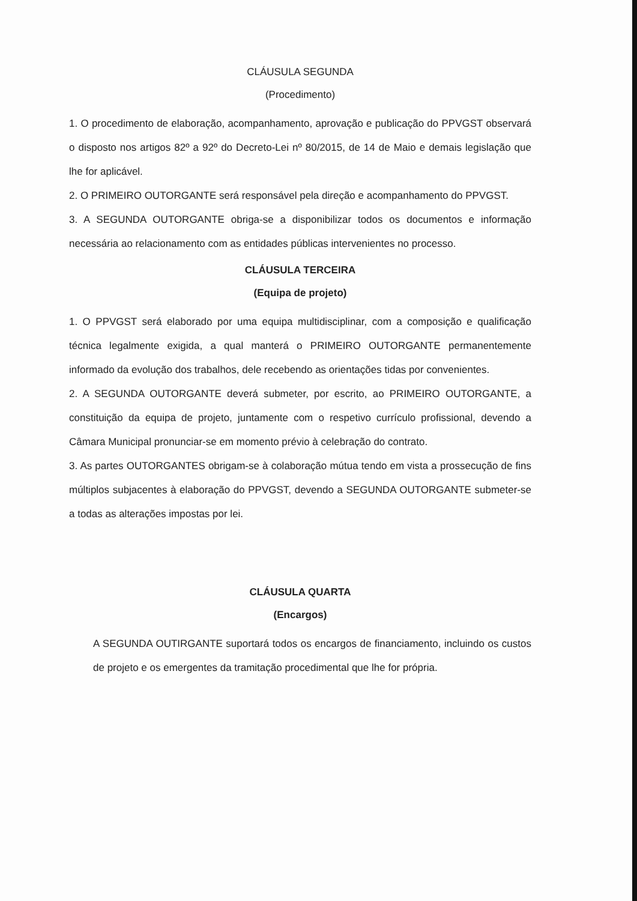CLÁUSULA SEGUNDA
(Procedimento)
1. O procedimento de elaboração, acompanhamento, aprovação e publicação do PPVGST observará o disposto nos artigos 82º a 92º do Decreto-Lei nº 80/2015, de 14 de Maio e demais legislação que lhe for aplicável.
2. O PRIMEIRO OUTORGANTE será responsável pela direção e acompanhamento do PPVGST.
3. A SEGUNDA OUTORGANTE obriga-se a disponibilizar todos os documentos e informação necessária ao relacionamento com as entidades públicas intervenientes no processo.
CLÁUSULA TERCEIRA
(Equipa de projeto)
1. O PPVGST será elaborado por uma equipa multidisciplinar, com a composição e qualificação técnica legalmente exigida, a qual manterá o PRIMEIRO OUTORGANTE permanentemente informado da evolução dos trabalhos, dele recebendo as orientações tidas por convenientes.
2. A SEGUNDA OUTORGANTE deverá submeter, por escrito, ao PRIMEIRO OUTORGANTE, a constituição da equipa de projeto, juntamente com o respetivo currículo profissional, devendo a Câmara Municipal pronunciar-se em momento prévio à celebração do contrato.
3. As partes OUTORGANTES obrigam-se à colaboração mútua tendo em vista a prossecução de fins múltiplos subjacentes à elaboração do PPVGST, devendo a SEGUNDA OUTORGANTE submeter-se a todas as alterações impostas por lei.
CLÁUSULA QUARTA
(Encargos)
A SEGUNDA OUTIRGANTE suportará todos os encargos de financiamento, incluindo os custos de projeto e os emergentes da tramitação procedimental que lhe for própria.